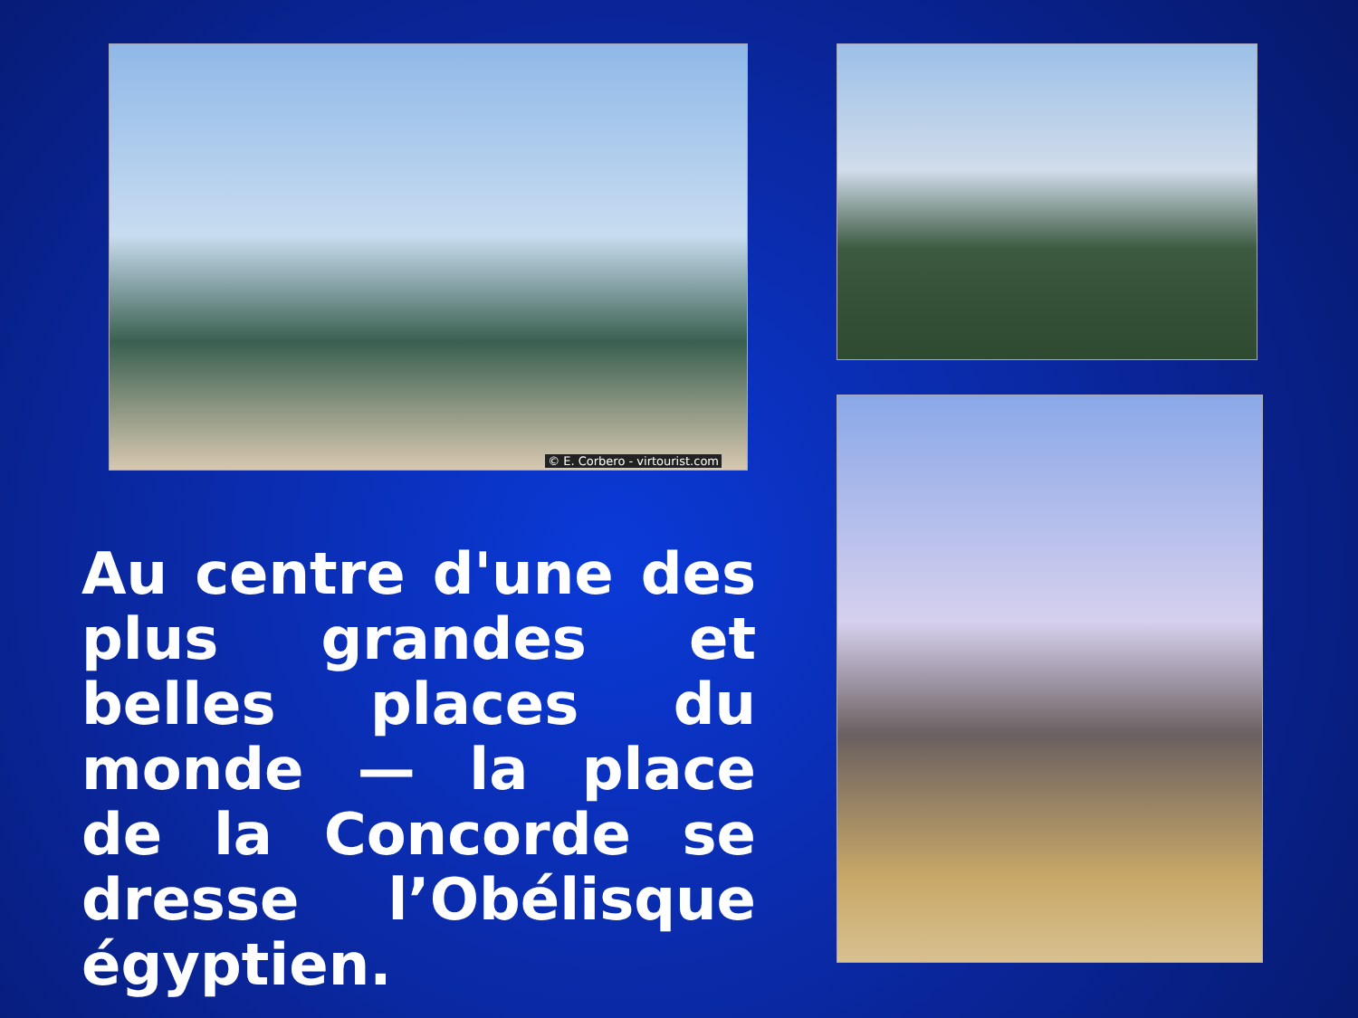© E. Corbero - virtourist.com
Au centre d'une des plus grandes et belles places du monde — la place de la Concorde se dresse l’Obélisque égyptien.